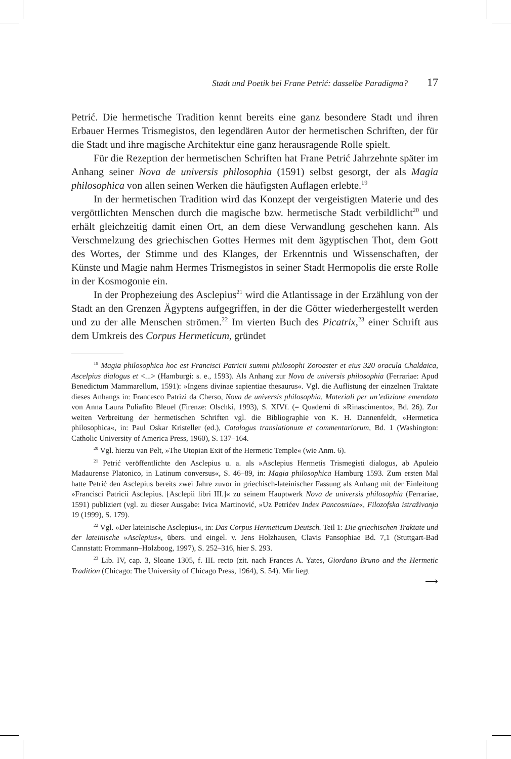Stadt und Poetik bei Frane Petrić: dasselbe Paradigma? 17
Petrić. Die hermetische Tradition kennt bereits eine ganz besondere Stadt und ihren Erbauer Hermes Trismegistos, den legendären Autor der hermetischen Schriften, der für die Stadt und ihre magische Architektur eine ganz herausragende Rolle spielt.
Für die Rezeption der hermetischen Schriften hat Frane Petrić Jahrzehnte später im Anhang seiner Nova de universis philosophia (1591) selbst gesorgt, der als Magia philosophica von allen seinen Werken die häufigsten Auflagen erlebte.<sup>19</sup>
In der hermetischen Tradition wird das Konzept der vergeistigten Materie und des vergöttlichten Menschen durch die magische bzw. hermetische Stadt verbildlicht<sup>20</sup> und erhält gleichzeitig damit einen Ort, an dem diese Verwandlung geschehen kann. Als Verschmelzung des griechischen Gottes Hermes mit dem ägyptischen Thot, dem Gott des Wortes, der Stimme und des Klanges, der Erkenntnis und Wissenschaften, der Künste und Magie nahm Hermes Trismegistos in seiner Stadt Hermopolis die erste Rolle in der Kosmogonie ein.
In der Prophezeiung des Asclepius<sup>21</sup> wird die Atlantissage in der Erzählung von der Stadt an den Grenzen Ägyptens aufgegriffen, in der die Götter wiederhergestellt werden und zu der alle Menschen strömen.<sup>22</sup> Im vierten Buch des Picatrix,<sup>23</sup> einer Schrift aus dem Umkreis des Corpus Hermeticum, gründet
<sup>19</sup> Magia philosophica hoc est Francisci Patricii summi philosophi Zoroaster et eius 320 oracula Chaldaica, Ascelpius dialogus et <...> (Hamburgi: s. e., 1593). Als Anhang zur Nova de universis philosophia (Ferrariae: Apud Benedictum Mammarellum, 1591): »Ingens divinae sapientiae thesaurus«. Vgl. die Auflistung der einzelnen Traktate dieses Anhangs in: Francesco Patrizi da Cherso, Nova de universis philosophia. Materiali per un’edizione emendata von Anna Laura Puliafito Bleuel (Firenze: Olschki, 1993), S. XIVf. (= Quaderni di »Rinascimento«, Bd. 26). Zur weiten Verbreitung der hermetischen Schriften vgl. die Bibliographie von K. H. Dannenfeldt, »Hermetica philosophica«, in: Paul Oskar Kristeller (ed.), Catalogus translationum et commentariorum, Bd. 1 (Washington: Catholic University of America Press, 1960), S. 137–164.
<sup>20</sup> Vgl. hierzu van Pelt, »The Utopian Exit of the Hermetic Temple« (wie Anm. 6).
<sup>21</sup> Petrić veröffentlichte den Asclepius u. a. als »Asclepius Hermetis Trismegisti dialogus, ab Apuleio Madaurense Platonico, in Latinum conversus«, S. 46–89, in: Magia philosophica Hamburg 1593. Zum ersten Mal hatte Petrić den Asclepius bereits zwei Jahre zuvor in griechisch-lateinischer Fassung als Anhang mit der Einleitung »Francisci Patricii Asclepius. [Asclepii libri III.]« zu seinem Hauptwerk Nova de universis philosophia (Ferrariae, 1591) publiziert (vgl. zu dieser Ausgabe: Ivica Martinović, »Uz Petrićev Index Pancosmiae«, Filozofska istraživanja 19 (1999), S. 179).
<sup>22</sup> Vgl. »Der lateinische Asclepius«, in: Das Corpus Hermeticum Deutsch. Teil 1: Die griechischen Traktate und der lateinische »Asclepius«, übers. und eingel. v. Jens Holzhausen, Clavis Pansophiae Bd. 7,1 (Stuttgart-Bad Cannstatt: Frommann–Holzboog, 1997), S. 252–316, hier S. 293.
<sup>23</sup> Lib. IV, cap. 3, Sloane 1305, f. III. recto (zit. nach Frances A. Yates, Giordano Bruno and the Hermetic Tradition (Chicago: The University of Chicago Press, 1964), S. 54). Mir liegt
⟶